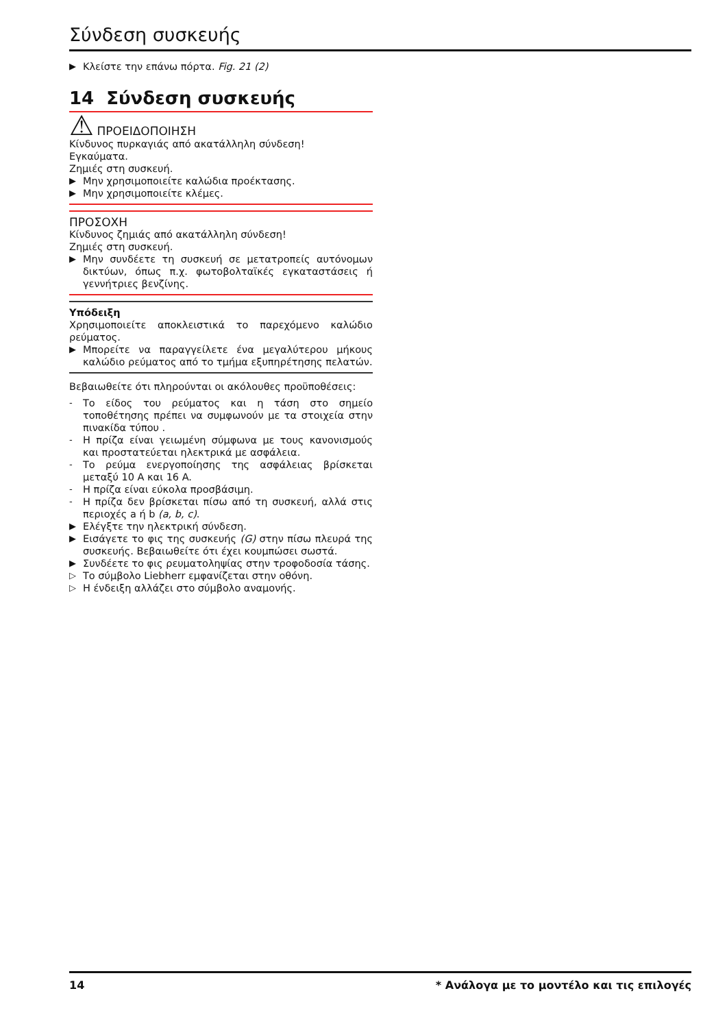Σύνδεση συσκευής
▶ Κλείστε την επάνω πόρτα. Fig. 21 (2)
14 Σύνδεση συσκευής
⚠ ΠΡΟΕΙΔΟΠΟΙΗΣΗ
Κίνδυνος πυρκαγιάς από ακατάλληλη σύνδεση!
Εγκαύματα.
Ζημιές στη συσκευή.
▶ Μην χρησιμοποιείτε καλώδια προέκτασης.
▶ Μην χρησιμοποιείτε κλέμες.
ΠΡΟΣΟΧΗ
Κίνδυνος ζημιάς από ακατάλληλη σύνδεση!
Ζημιές στη συσκευή.
▶ Μην συνδέετε τη συσκευή σε μετατροπείς αυτόνομων δικτύων, όπως π.χ. φωτοβολταϊκές εγκαταστάσεις ή γεννήτριες βενζίνης.
Υπόδειξη
Χρησιμοποιείτε αποκλειστικά το παρεχόμενο καλώδιο ρεύματος.
▶ Μπορείτε να παραγγείλετε ένα μεγαλύτερου μήκους καλώδιο ρεύματος από το τμήμα εξυπηρέτησης πελατών.
Βεβαιωθείτε ότι πληρούνται οι ακόλουθες προϋποθέσεις:
- Το είδος του ρεύματος και η τάση στο σημείο τοποθέτησης πρέπει να συμφωνούν με τα στοιχεία στην πινακίδα τύπου .
- Η πρίζα είναι γειωμένη σύμφωνα με τους κανονισμούς και προστατεύεται ηλεκτρικά με ασφάλεια.
- Το ρεύμα ενεργοποίησης της ασφάλειας βρίσκεται μεταξύ 10 A και 16 A.
- Η πρίζα είναι εύκολα προσβάσιμη.
- Η πρίζα δεν βρίσκεται πίσω από τη συσκευή, αλλά στις περιοχές a ή b (a, b, c).
▶ Ελέγξτε την ηλεκτρική σύνδεση.
▶ Εισάγετε το φις της συσκευής (G) στην πίσω πλευρά της συσκευής. Βεβαιωθείτε ότι έχει κουμπώσει σωστά.
▶ Συνδέετε το φις ρευματοληψίας στην τροφοδοσία τάσης.
▷ Το σύμβολο Liebherr εμφανίζεται στην οθόνη.
▷ Η ένδειξη αλλάζει στο σύμβολο αναμονής.
14 * Ανάλογα με το μοντέλο και τις επιλογές